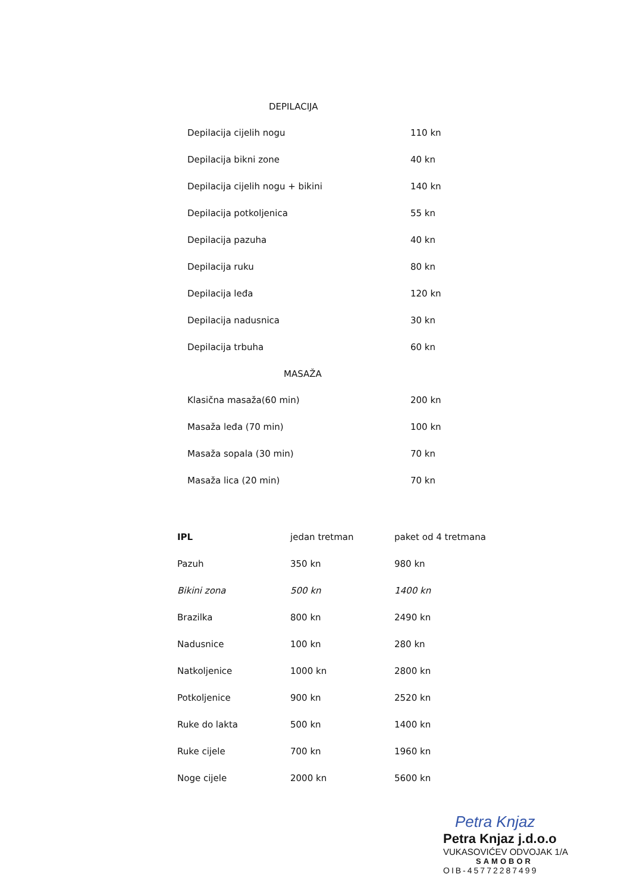DEPILACIJA
| Depilacija cijelih nogu | 110 kn |
| Depilacija bikni zone | 40 kn |
| Depilacija cijelih nogu + bikini | 140 kn |
| Depilacija potkoljenica | 55 kn |
| Depilacija pazuha | 40 kn |
| Depilacija ruku | 80 kn |
| Depilacija leđa | 120 kn |
| Depilacija nadusnica | 30 kn |
| Depilacija trbuha | 60 kn |
MASAŽA
| Klasična masaža(60 min) | 200 kn |
| Masaža leđa (70 min) | 100 kn |
| Masaža sopala (30 min) | 70 kn |
| Masaža lica (20 min) | 70 kn |
| IPL | jedan tretman | paket od 4 tretmana |
| --- | --- | --- |
| Pazuh | 350 kn | 980 kn |
| Bikini zona | 500 kn | 1400 kn |
| Brazilka | 800 kn | 2490 kn |
| Nadusnice | 100 kn | 280 kn |
| Natkoljenice | 1000 kn | 2800 kn |
| Potkoljenice | 900 kn | 2520 kn |
| Ruke do lakta | 500 kn | 1400 kn |
| Ruke cijele | 700 kn | 1960 kn |
| Noge cijele | 2000 kn | 5600 kn |
Petra Knjaz
Petra Knjaz j.d.o.o
VUKASOVIĆEV ODVOJAK 1/A
SAMOBOR
OIB-45772287499